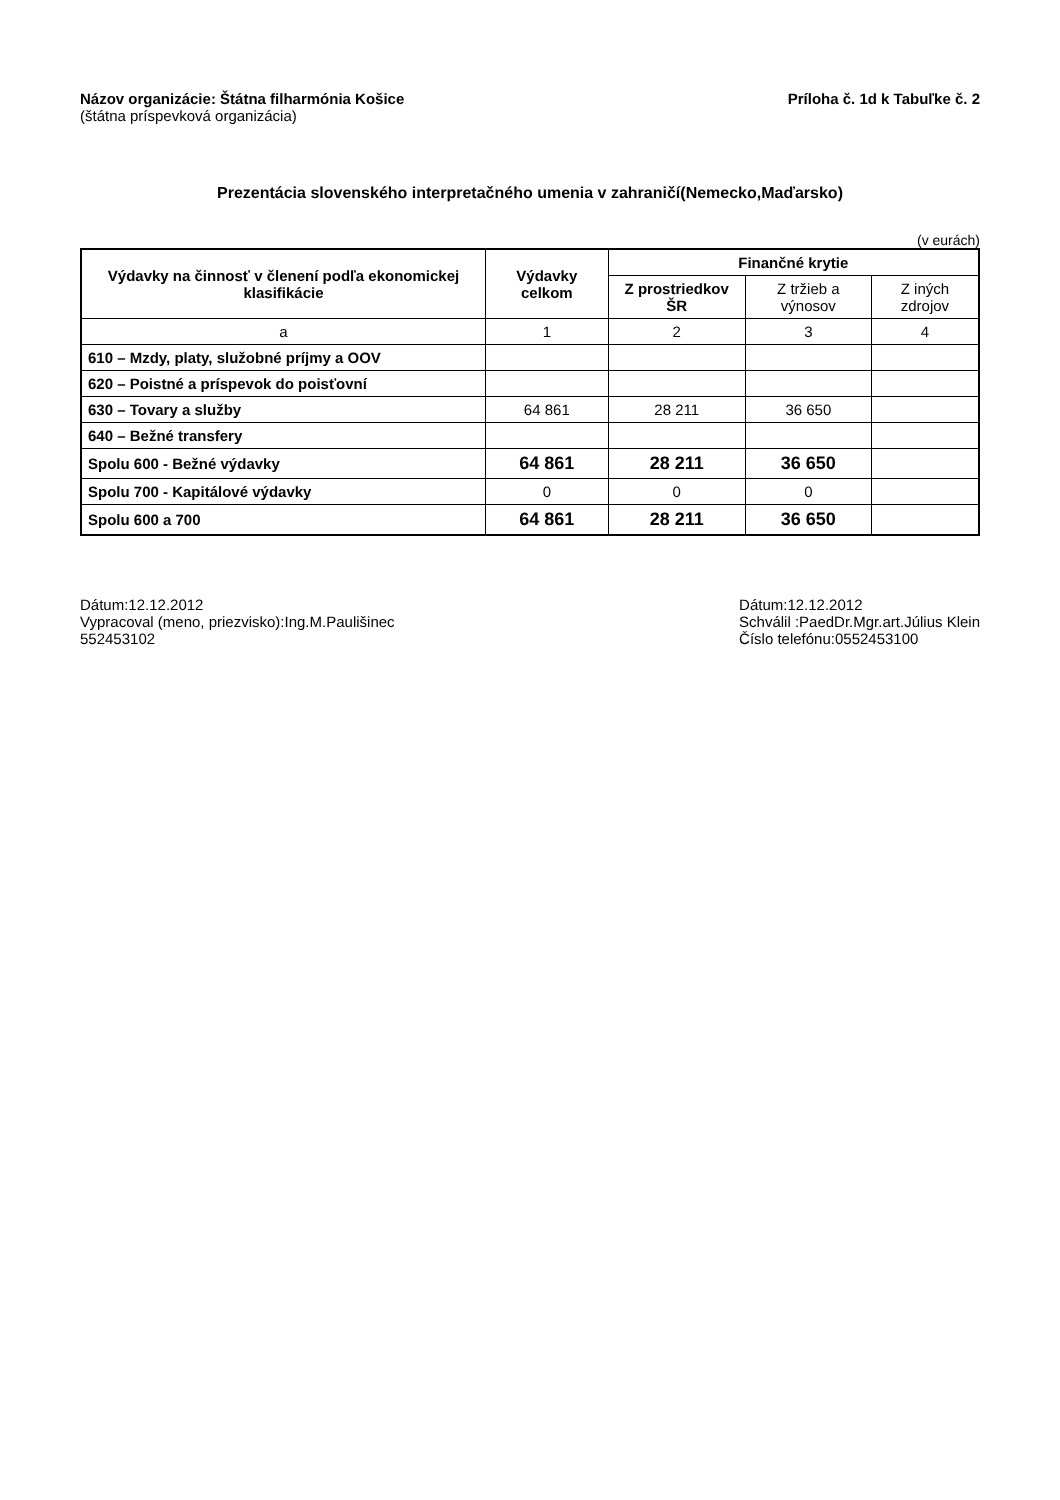Názov organizácie: Štátna filharmónia Košice
(štátna príspevková organizácia)
Príloha č. 1d k Tabuľke č. 2
Prezentácia slovenského interpretačného umenia v zahraničí(Nemecko,Maďarsko)
(v eurách)
| Výdavky na činnosť v členení podľa ekonomickej klasifikácie | Výdavky celkom | Finančné krytie | | |
| --- | --- | --- | --- | --- |
| | | Z prostriedkov ŠR | Z tržieb a výnosov | Z iných zdrojov |
| a | 1 | 2 | 3 | 4 |
| 610 – Mzdy, platy, služobné príjmy a OOV | | | | |
| 620 – Poistné a príspevok do poisťovní | | | | |
| 630 – Tovary a služby | 64 861 | 28 211 | 36 650 | |
| 640 – Bežné transfery | | | | |
| Spolu 600 - Bežné výdavky | 64 861 | 28 211 | 36 650 | |
| Spolu 700 - Kapitálové výdavky | 0 | 0 | 0 | |
| Spolu 600 a 700 | 64 861 | 28 211 | 36 650 | |
Dátum:12.12.2012
Vypracoval (meno, priezvisko):Ing.M.Paulišinec
552453102
Dátum:12.12.2012
Schválil :PaedDr.Mgr.art.Július Klein
Číslo telefónu:0552453100